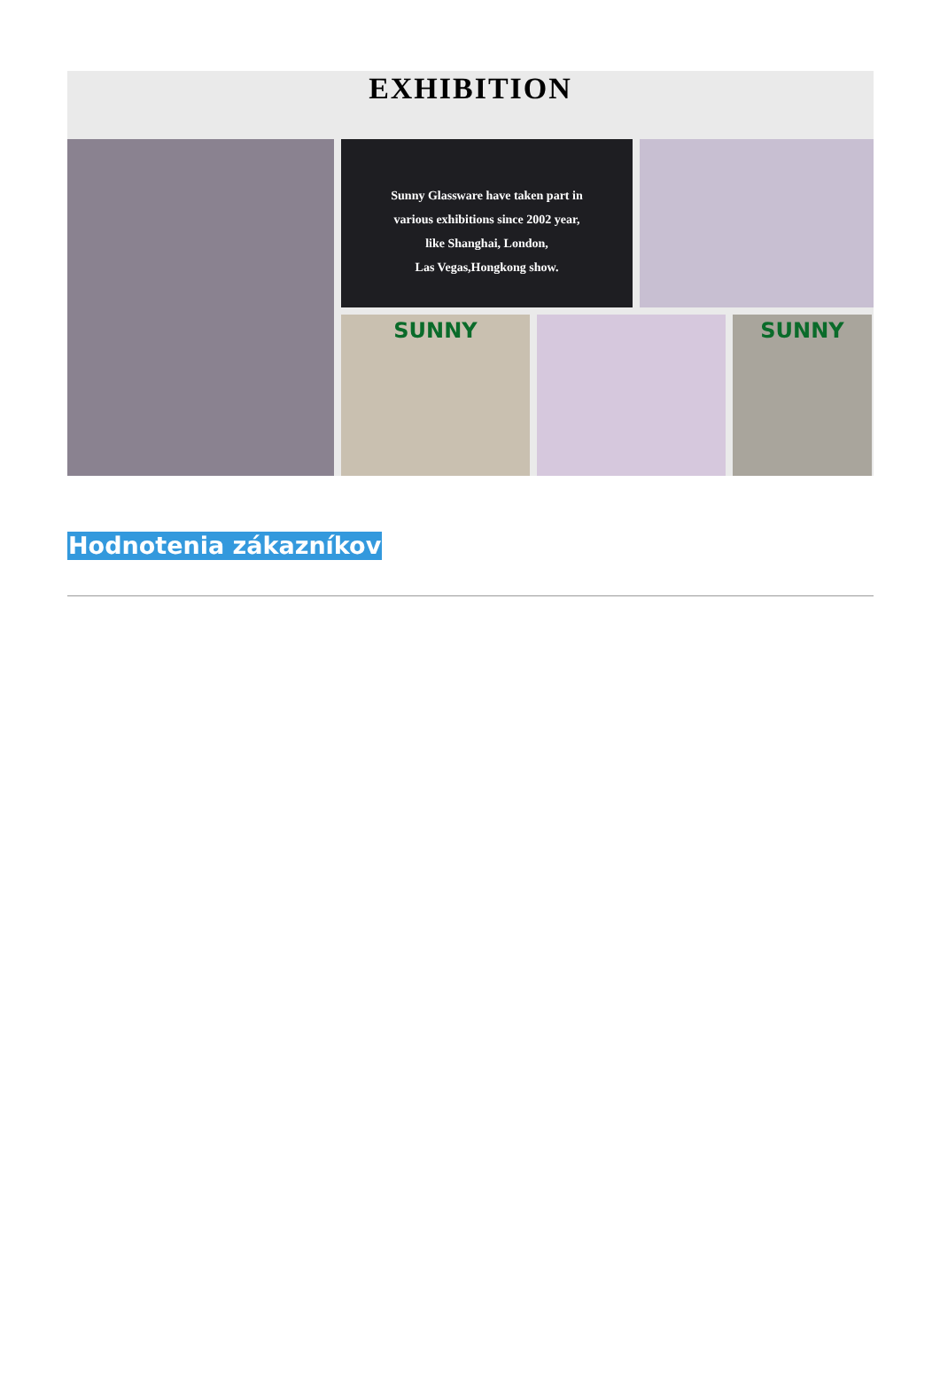EXHIBITION
Sunny Glassware have taken part in
various exhibitions since 2002 year,
like Shanghai, London,
Las Vegas,Hongkong show.
SUNNY
SUNNY
Hodnotenia zákazníkov